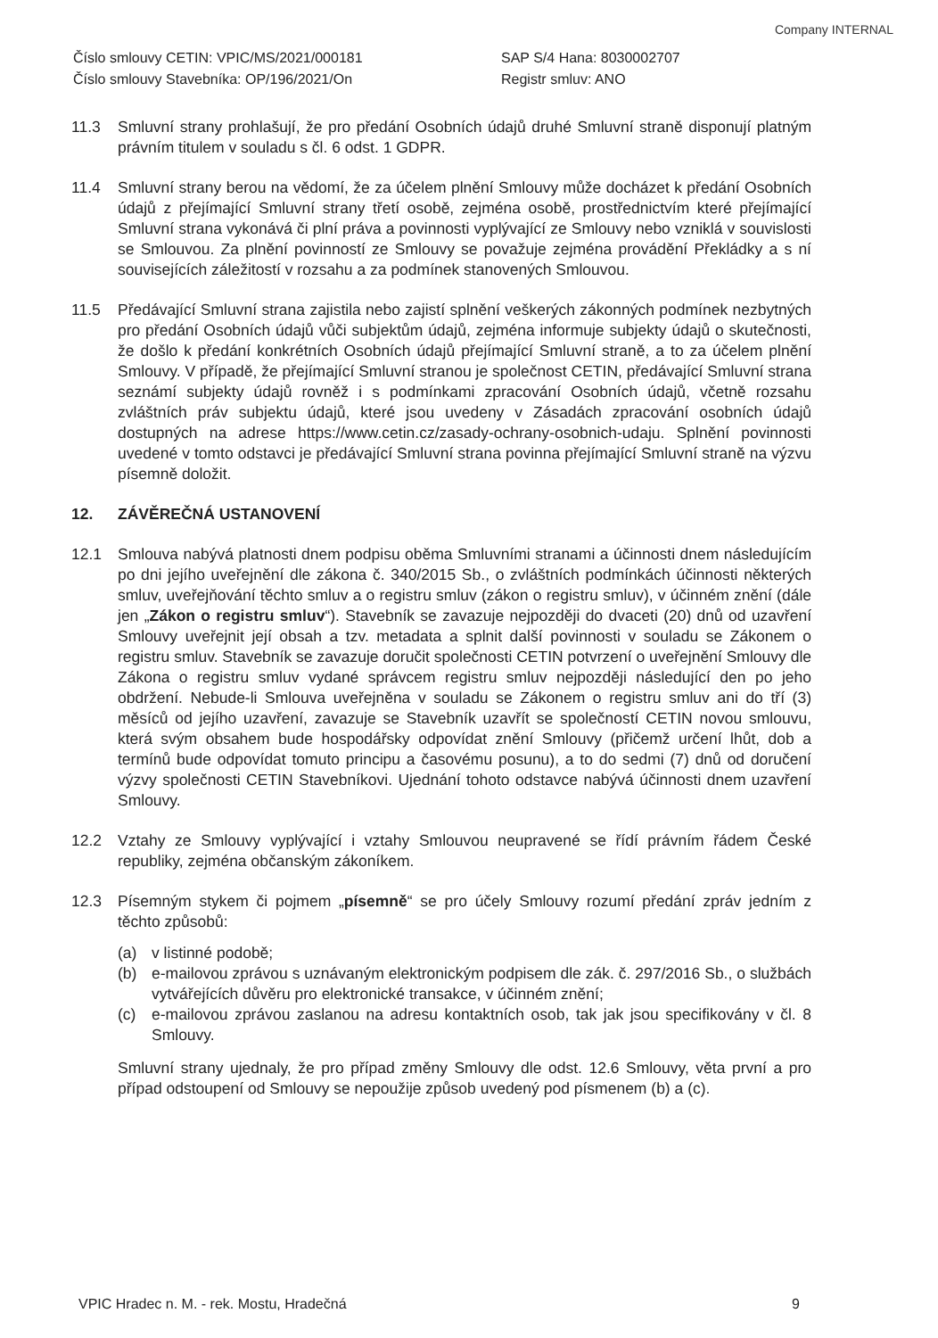Company INTERNAL
Číslo smlouvy CETIN: VPIC/MS/2021/000181
Číslo smlouvy Stavebníka: OP/196/2021/On
SAP S/4 Hana: 8030002707
Registr smluv: ANO
11.3 Smluvní strany prohlašují, že pro předání Osobních údajů druhé Smluvní straně disponují platným právním titulem v souladu s čl. 6 odst. 1 GDPR.
11.4 Smluvní strany berou na vědomí, že za účelem plnění Smlouvy může docházet k předání Osobních údajů z přejímající Smluvní strany třetí osobě, zejména osobě, prostřednictvím které přejímající Smluvní strana vykonává či plní práva a povinnosti vyplývající ze Smlouvy nebo vzniklá v souvislosti se Smlouvou. Za plnění povinností ze Smlouvy se považuje zejména provádění Překládky a s ní souvisejících záležitostí v rozsahu a za podmínek stanovených Smlouvou.
11.5 Předávající Smluvní strana zajistila nebo zajistí splnění veškerých zákonných podmínek nezbytných pro předání Osobních údajů vůči subjektům údajů, zejména informuje subjekty údajů o skutečnosti, že došlo k předání konkrétních Osobních údajů přejímající Smluvní straně, a to za účelem plnění Smlouvy. V případě, že přejímající Smluvní stranou je společnost CETIN, předávající Smluvní strana seznámí subjekty údajů rovněž i s podmínkami zpracování Osobních údajů, včetně rozsahu zvláštních práv subjektu údajů, které jsou uvedeny v Zásadách zpracování osobních údajů dostupných na adrese https://www.cetin.cz/zasady-ochrany-osobnich-udaju. Splnění povinnosti uvedené v tomto odstavci je předávající Smluvní strana povinna přejímající Smluvní straně na výzvu písemně doložit.
12. ZÁVĚREČNÁ USTANOVENÍ
12.1 Smlouva nabývá platnosti dnem podpisu oběma Smluvními stranami a účinnosti dnem následujícím po dni jejího uveřejnění dle zákona č. 340/2015 Sb., o zvláštních podmínkách účinnosti některých smluv, uveřejňování těchto smluv a o registru smluv (zákon o registru smluv), v účinném znění (dále jen „Zákon o registru smluv“). Stavebník se zavazuje nejpozději do dvaceti (20) dnů od uzavření Smlouvy uveřejnit její obsah a tzv. metadata a splnit další povinnosti v souladu se Zákonem o registru smluv. Stavebník se zavazuje doručit společnosti CETIN potvrzení o uveřejnění Smlouvy dle Zákona o registru smluv vydané správcem registru smluv nejpozději následující den po jeho obdržení. Nebude-li Smlouva uveřejněna v souladu se Zákonem o registru smluv ani do tří (3) měsíců od jejího uzavření, zavazuje se Stavebník uzavřít se společností CETIN novou smlouvu, která svým obsahem bude hospodářsky odpovídat znění Smlouvy (přičemž určení lhůt, dob a termínů bude odpovídat tomuto principu a časovému posunu), a to do sedmi (7) dnů od doručení výzvy společnosti CETIN Stavebníkovi. Ujednání tohoto odstavce nabývá účinnosti dnem uzavření Smlouvy.
12.2 Vztahy ze Smlouvy vyplývající i vztahy Smlouvou neupravené se řídí právním řádem České republiky, zejména občanským zákoníkem.
12.3 Písemným stykem či pojmem „písemně“ se pro účely Smlouvy rozumí předání zpráv jedním z těchto způsobů:
(a) v listinné podobě;
(b) e-mailovou zprávou s uznávaným elektronickým podpisem dle zák. č. 297/2016 Sb., o službách vytvářejících důvěru pro elektronické transakce, v účinném znění;
(c) e-mailovou zprávou zaslanou na adresu kontaktních osob, tak jak jsou specifikovány v čl. 8 Smlouvy.
Smluvní strany ujednaly, že pro případ změny Smlouvy dle odst. 12.6 Smlouvy, věta první a pro případ odstoupení od Smlouvy se nepoužije způsob uvedený pod písmenem (b) a (c).
VPIC Hradec n. M. - rek. Mostu, Hradečná 9